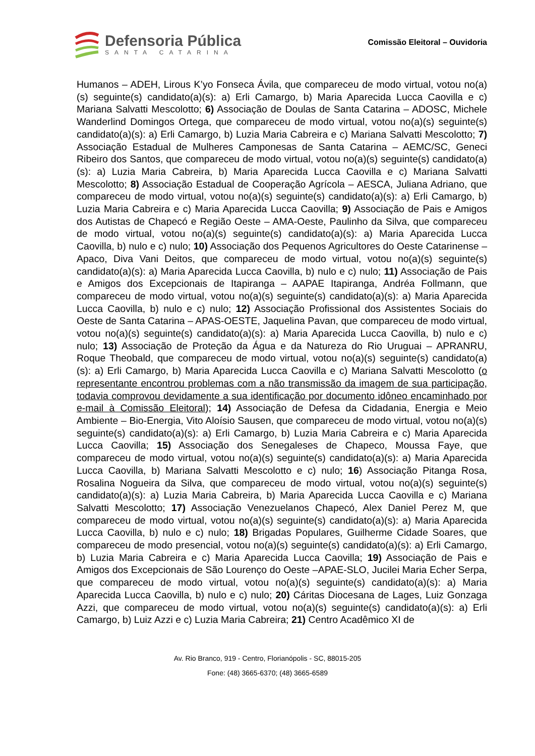Defensoria Pública
SANTA CATARINA
Comissão Eleitoral – Ouvidoria
Humanos – ADEH, Lirous K’yo Fonseca Ávila, que compareceu de modo virtual, votou no(a)(s) seguinte(s) candidato(a)(s): a) Erli Camargo, b) Maria Aparecida Lucca Caovilla e c) Mariana Salvatti Mescolotto; 6) Associação de Doulas de Santa Catarina – ADOSC, Michele Wanderlind Domingos Ortega, que compareceu de modo virtual, votou no(a)(s) seguinte(s) candidato(a)(s): a) Erli Camargo, b) Luzia Maria Cabreira e c) Mariana Salvatti Mescolotto; 7) Associação Estadual de Mulheres Camponesas de Santa Catarina – AEMC/SC, Geneci Ribeiro dos Santos, que compareceu de modo virtual, votou no(a)(s) seguinte(s) candidato(a)(s): a) Luzia Maria Cabreira, b) Maria Aparecida Lucca Caovilla e c) Mariana Salvatti Mescolotto; 8) Associação Estadual de Cooperação Agrícola – AESCA, Juliana Adriano, que compareceu de modo virtual, votou no(a)(s) seguinte(s) candidato(a)(s): a) Erli Camargo, b) Luzia Maria Cabreira e c) Maria Aparecida Lucca Caovilla; 9) Associação de Pais e Amigos dos Autistas de Chapecó e Região Oeste – AMA-Oeste, Paulinho da Silva, que compareceu de modo virtual, votou no(a)(s) seguinte(s) candidato(a)(s): a) Maria Aparecida Lucca Caovilla, b) nulo e c) nulo; 10) Associação dos Pequenos Agricultores do Oeste Catarinense – Apaco, Diva Vani Deitos, que compareceu de modo virtual, votou no(a)(s) seguinte(s) candidato(a)(s): a) Maria Aparecida Lucca Caovilla, b) nulo e c) nulo; 11) Associação de Pais e Amigos dos Excepcionais de Itapiranga – AAPAE Itapiranga, Andréa Follmann, que compareceu de modo virtual, votou no(a)(s) seguinte(s) candidato(a)(s): a) Maria Aparecida Lucca Caovilla, b) nulo e c) nulo; 12) Associação Profissional dos Assistentes Sociais do Oeste de Santa Catarina – APAS-OESTE, Jaquelina Pavan, que compareceu de modo virtual, votou no(a)(s) seguinte(s) candidato(a)(s): a) Maria Aparecida Lucca Caovilla, b) nulo e c) nulo; 13) Associação de Proteção da Água e da Natureza do Rio Uruguai – APRANRU, Roque Theobald, que compareceu de modo virtual, votou no(a)(s) seguinte(s) candidato(a)(s): a) Erli Camargo, b) Maria Aparecida Lucca Caovilla e c) Mariana Salvatti Mescolotto (o representante encontrou problemas com a não transmissão da imagem de sua participação, todavia comprovou devidamente a sua identificação por documento idôneo encaminhado por e-mail à Comissão Eleitoral); 14) Associação de Defesa da Cidadania, Energia e Meio Ambiente – Bio-Energia, Vito Aloísio Sausen, que compareceu de modo virtual, votou no(a)(s) seguinte(s) candidato(a)(s): a) Erli Camargo, b) Luzia Maria Cabreira e c) Maria Aparecida Lucca Caovilla; 15) Associação dos Senegaleses de Chapeco, Moussa Faye, que compareceu de modo virtual, votou no(a)(s) seguinte(s) candidato(a)(s): a) Maria Aparecida Lucca Caovilla, b) Mariana Salvatti Mescolotto e c) nulo; 16) Associação Pitanga Rosa, Rosalina Nogueira da Silva, que compareceu de modo virtual, votou no(a)(s) seguinte(s) candidato(a)(s): a) Luzia Maria Cabreira, b) Maria Aparecida Lucca Caovilla e c) Mariana Salvatti Mescolotto; 17) Associação Venezuelanos Chapecó, Alex Daniel Perez M, que compareceu de modo virtual, votou no(a)(s) seguinte(s) candidato(a)(s): a) Maria Aparecida Lucca Caovilla, b) nulo e c) nulo; 18) Brigadas Populares, Guilherme Cidade Soares, que compareceu de modo presencial, votou no(a)(s) seguinte(s) candidato(a)(s): a) Erli Camargo, b) Luzia Maria Cabreira e c) Maria Aparecida Lucca Caovilla; 19) Associação de Pais e Amigos dos Excepcionais de São Lourenço do Oeste –APAE-SLO, Jucilei Maria Echer Serpa, que compareceu de modo virtual, votou no(a)(s) seguinte(s) candidato(a)(s): a) Maria Aparecida Lucca Caovilla, b) nulo e c) nulo; 20) Cáritas Diocesana de Lages, Luiz Gonzaga Azzi, que compareceu de modo virtual, votou no(a)(s) seguinte(s) candidato(a)(s): a) Erli Camargo, b) Luiz Azzi e c) Luzia Maria Cabreira; 21) Centro Acadêmico XI de
Av. Rio Branco, 919 - Centro, Florianópolis - SC, 88015-205
Fone: (48) 3665-6370; (48) 3665-6589